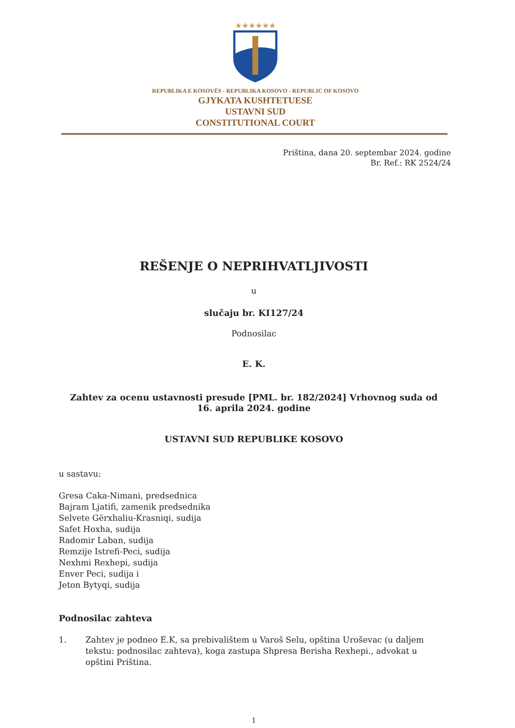★★★★★★
REPUBLIKA E KOSOVËS - REPUBLIKA KOSOVO - REPUBLIC OF KOSOVO
GJYKATA KUSHTETUESE
USTAVNI SUD
CONSTITUTIONAL COURT
Priština, dana 20. septembar 2024. godine
Br. Ref.: RK 2524/24
REŠENJE O NEPRIHVATLJIVOSTI
u
slučaju br. KI127/24
Podnosilac
E. K.
Zahtev za ocenu ustavnosti presude [PML. br. 182/2024] Vrhovnog suda od
16. aprila 2024. godine
USTAVNI SUD REPUBLIKE KOSOVO
u sastavu:
Gresa Caka-Nimani, predsednica
Bajram Ljatifi, zamenik predsednika
Selvete Gërxhaliu-Krasniqi, sudija
Safet Hoxha, sudija
Radomir Laban, sudija
Remzije Istrefi-Peci, sudija
Nexhmi Rexhepi, sudija
Enver Peci, sudija i
Jeton Bytyqi, sudija
Podnosilac zahteva
1. Zahtev je podneo E.K, sa prebivalištem u Varoš Selu, opština Uroševac (u daljem tekstu: podnosilac zahteva), koga zastupa Shpresa Berisha Rexhepi., advokat u opštini Priština.
1